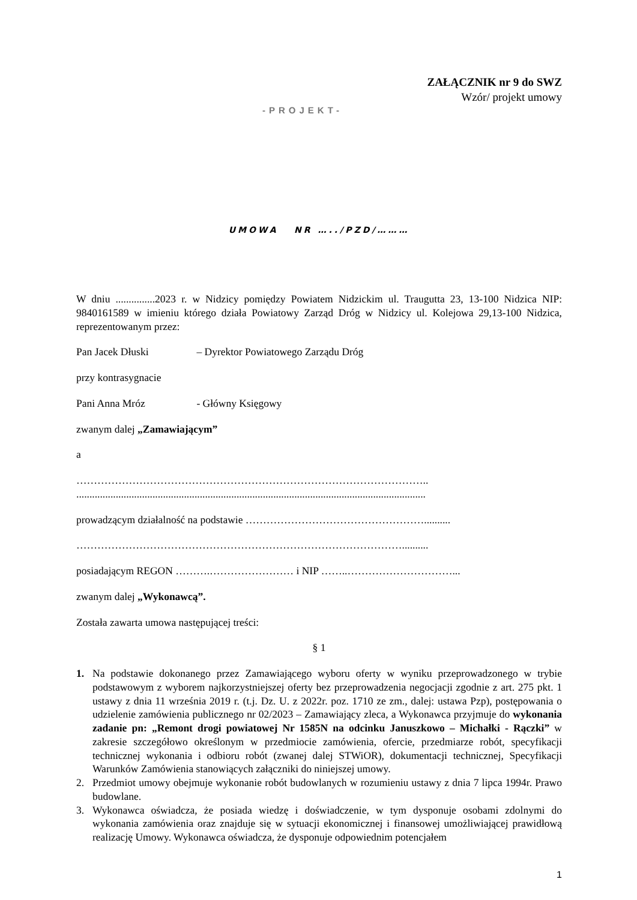ZAŁĄCZNIK nr 9 do SWZ
Wzór/ projekt umowy
-PROJEKT-
UMOWA NR …../PZD/………
W dniu ...............2023 r. w Nidzicy pomiędzy Powiatem Nidzickim ul. Traugutta 23, 13-100 Nidzica NIP: 9840161589 w imieniu którego działa Powiatowy Zarząd Dróg w Nidzicy ul. Kolejowa 29,13-100 Nidzica, reprezentowanym przez:
Pan Jacek Dłuski – Dyrektor Powiatowego Zarządu Dróg
przy kontrasygnacie
Pani Anna Mróz - Główny Księgowy
zwanym dalej „Zamawiającym”
a
………………………………………………………………………………………..
.....................................................................................................................................
prowadzącym działalność na podstawie ……………………………………………..........
…………………………………………………………………………………..........
posiadającym REGON ……….…………………… i NIP ……..…………………………...
zwanym dalej „Wykonawcą”.
Została zawarta umowa następującej treści:
§ 1
1. Na podstawie dokonanego przez Zamawiającego wyboru oferty w wyniku przeprowadzonego w trybie podstawowym z wyborem najkorzystniejszej oferty bez przeprowadzenia negocjacji zgodnie z art. 275 pkt. 1 ustawy z dnia 11 września 2019 r. (t.j. Dz. U. z 2022r. poz. 1710 ze zm., dalej: ustawa Pzp), postępowania o udzielenie zamówienia publicznego nr 02/2023 – Zamawiający zleca, a Wykonawca przyjmuje do wykonania zadanie pn: „Remont drogi powiatowej Nr 1585N na odcinku Januszkowo – Michałki - Rączki” w zakresie szczegółowo określonym w przedmiocie zamówienia, ofercie, przedmiarze robót, specyfikacji technicznej wykonania i odbioru robót (zwanej dalej STWiOR), dokumentacji technicznej, Specyfikacji Warunków Zamówienia stanowiących załączniki do niniejszej umowy.
2. Przedmiot umowy obejmuje wykonanie robót budowlanych w rozumieniu ustawy z dnia 7 lipca 1994r. Prawo budowlane.
3. Wykonawca oświadcza, że posiada wiedzę i doświadczenie, w tym dysponuje osobami zdolnymi do wykonania zamówienia oraz znajduje się w sytuacji ekonomicznej i finansowej umożliwiającej prawidłową realizację Umowy. Wykonawca oświadcza, że dysponuje odpowiednim potencjałem
1